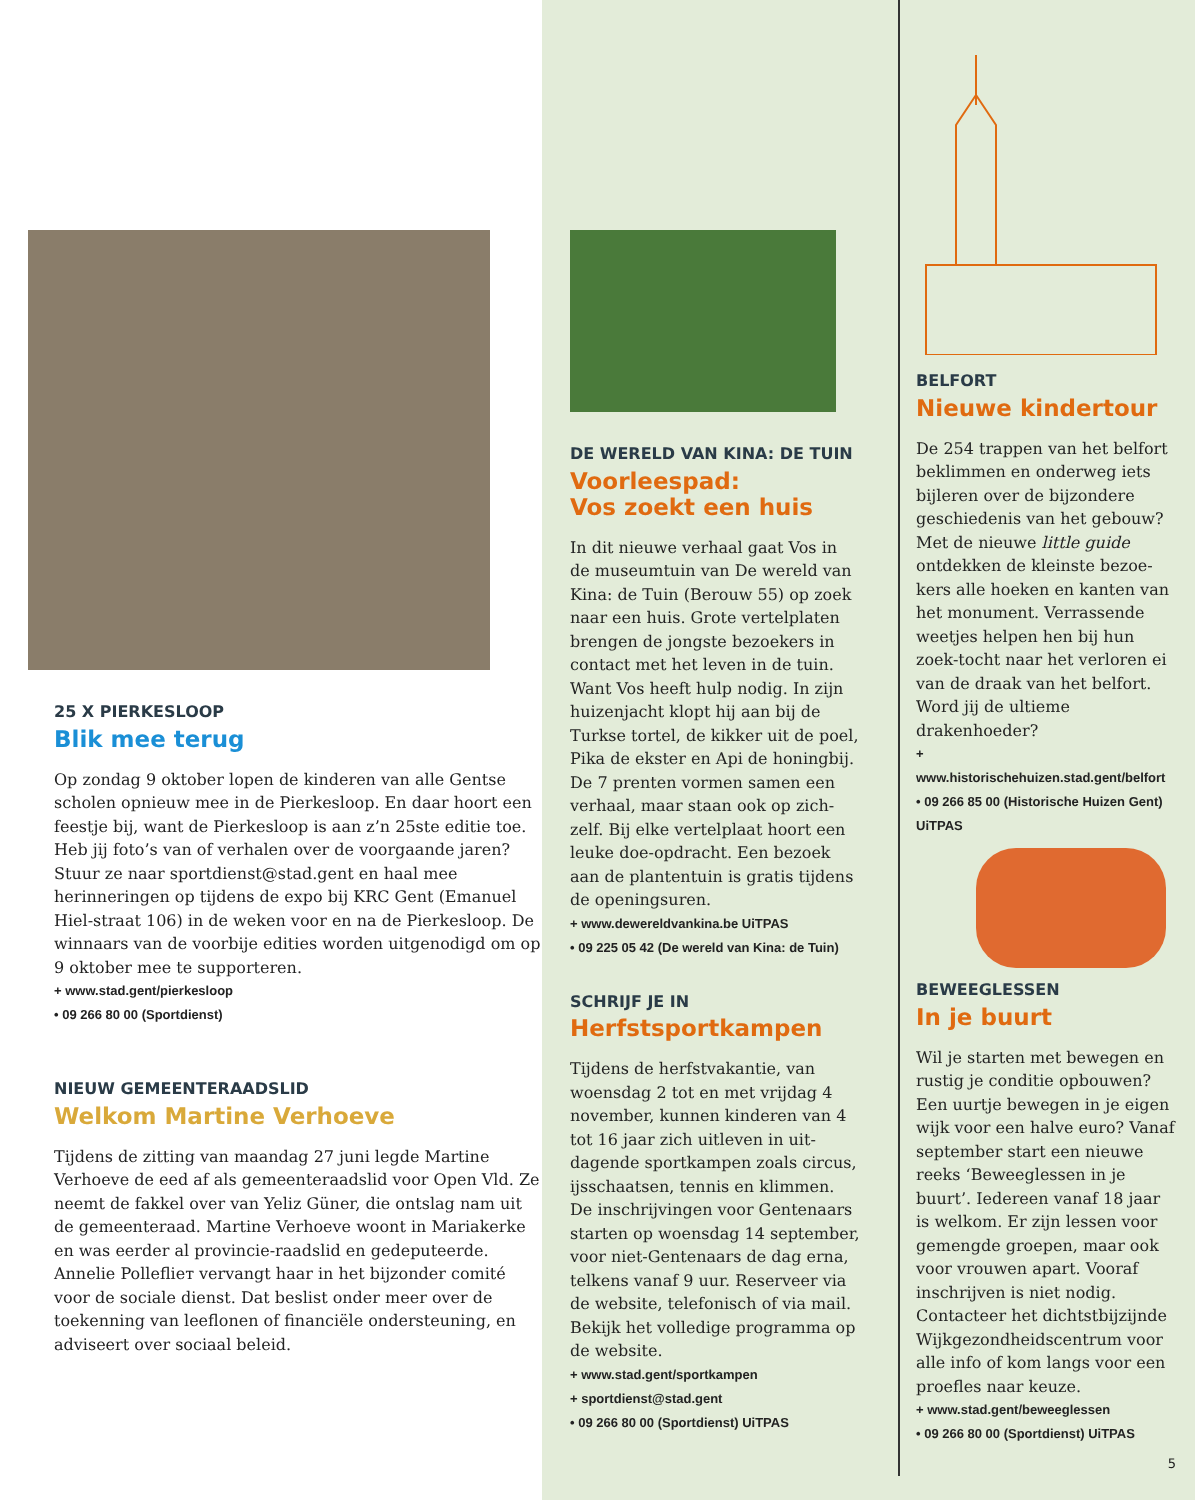25 X PIERKESLOOP
Blik mee terug
Op zondag 9 oktober lopen de kinderen van alle Gentse scholen opnieuw mee in de Pierkesloop. En daar hoort een feestje bij, want de Pierkesloop is aan z’n 25ste editie toe. Heb jij foto’s van of verhalen over de voorgaande jaren? Stuur ze naar sportdienst@stad.gent en haal mee herinneringen op tijdens de expo bij KRC Gent (Emanuel Hiel-straat 106) in de weken voor en na de Pierkesloop. De winnaars van de voorbije edities worden uitgenodigd om op 9 oktober mee te supporteren.
+ www.stad.gent/pierkesloop
• 09 266 80 00 (Sportdienst)
NIEUW GEMEENTERAADSLID
Welkom Martine Verhoeve
Tijdens de zitting van maandag 27 juni legde Martine Verhoeve de eed af als gemeenteraadslid voor Open Vld. Ze neemt de fakkel over van Yeliz Güner, die ontslag nam uit de gemeenteraad. Martine Verhoeve woont in Mariakerke en was eerder al provincie-raadslid en gedeputeerde. Annelie Polleflieт vervangt haar in het bijzonder comité voor de sociale dienst. Dat beslist onder meer over de toekenning van leeflonen of financiële ondersteuning, en adviseert over sociaal beleid.
DE WERELD VAN KINA: DE TUIN
Voorleespad:
Vos zoekt een huis
In dit nieuwe verhaal gaat Vos in de museumtuin van De wereld van Kina: de Tuin (Berouw 55) op zoek naar een huis. Grote vertelplaten brengen de jongste bezoekers in contact met het leven in de tuin. Want Vos heeft hulp nodig. In zijn huizenjacht klopt hij aan bij de Turkse tortel, de kikker uit de poel, Pika de ekster en Api de honingbij. De 7 prenten vormen samen een verhaal, maar staan ook op zich-zelf. Bij elke vertelplaat hoort een leuke doe-opdracht. Een bezoek aan de plantentuin is gratis tijdens de openingsuren.
+ www.dewereldvankina.be UiTPAS
• 09 225 05 42 (De wereld van Kina: de Tuin)
SCHRIJF JE IN
Herfstsportkampen
Tijdens de herfstvakantie, van woensdag 2 tot en met vrijdag 4 november, kunnen kinderen van 4 tot 16 jaar zich uitleven in uit-dagende sportkampen zoals circus, ijsschaatsen, tennis en klimmen. De inschrijvingen voor Gentenaars starten op woensdag 14 september, voor niet-Gentenaars de dag erna, telkens vanaf 9 uur. Reserveer via de website, telefonisch of via mail. Bekijk het volledige programma op de website.
+ www.stad.gent/sportkampen
+ sportdienst@stad.gent
• 09 266 80 00 (Sportdienst) UiTPAS
BELFORT
Nieuwe kindertour
De 254 trappen van het belfort beklimmen en onderweg iets bijleren over de bijzondere geschiedenis van het gebouw? Met de nieuwe little guide ontdekken de kleinste bezoe-kers alle hoeken en kanten van het monument. Verrassende weetjes helpen hen bij hun zoek-tocht naar het verloren ei van de draak van het belfort. Word jij de ultieme drakenhoeder?
+ www.historischehuizen.stad.gent/belfort
• 09 266 85 00 (Historische Huizen Gent)
UiTPAS
BEWEEGLESSEN
In je buurt
Wil je starten met bewegen en rustig je conditie opbouwen? Een uurtje bewegen in je eigen wijk voor een halve euro? Vanaf september start een nieuwe reeks ‘Beweeglessen in je buurt’. Iedereen vanaf 18 jaar is welkom. Er zijn lessen voor gemengde groepen, maar ook voor vrouwen apart. Vooraf inschrijven is niet nodig. Contacteer het dichtstbijzijnde Wijkgezondheidscentrum voor alle info of kom langs voor een proefles naar keuze.
+ www.stad.gent/beweeglessen
• 09 266 80 00 (Sportdienst) UiTPAS
5